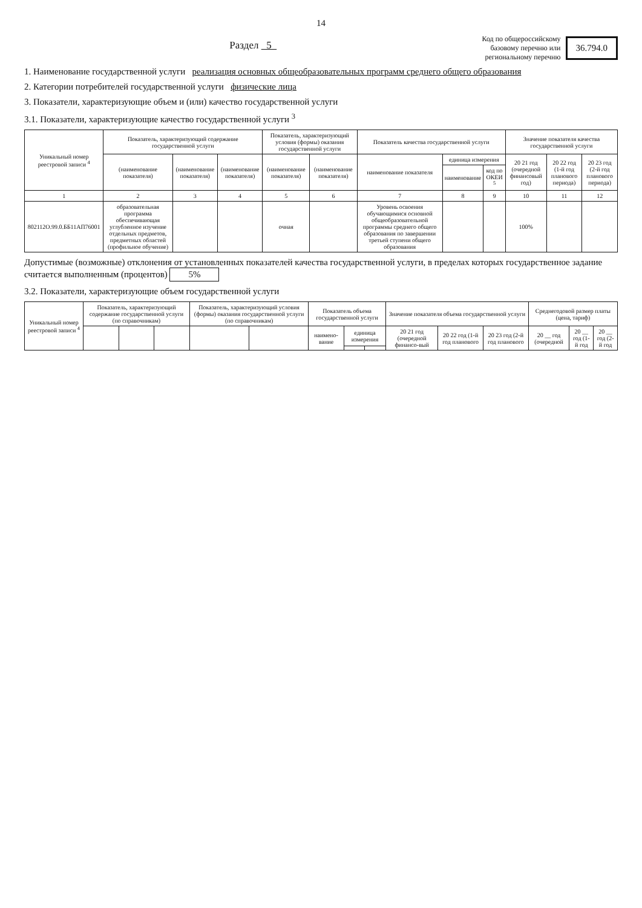14
Раздел 5
Код по общероссийскому
базовому перечню или
региональному перечню
36.794.0
1. Наименование государственной услуги реализация основных общеобразовательных программ среднего общего образования
2. Категории потребителей государственной услуги физические лица
3. Показатели, характеризующие объем и (или) качество государственной услуги
3.1. Показатели, характеризующие качество государственной услуги <sup>3</sup>
| Уникальный номер реестровой записи <sup>4</sup> | Показатель, характеризующий содержание государственной услуги | | | Показатель, характеризующий условия (формы) оказания государственной услуги | | Показатель качества государственной услуги | | | Значение показателя качества государственной услуги | | |
| --- | --- | --- | --- | --- | --- | --- | --- | --- | --- | --- | --- |
| | (наименование показателя) | (наименование показателя) | (наименование показателя) | (наименование показателя) | (наименование показателя) | наименование показателя | единица измерения | | 20 21 год (очередной финансовый год) | 20 22 год (1-й год планового периода) | 20 23 год (2-й год планового периода) |
| | | | | | | | наименование | код по ОКЕИ <sup>5</sup> | | | |
| 1 | 2 | 3 | 4 | 5 | 6 | 7 | 8 | 9 | 10 | 11 | 12 |
| 802112О.99.0.ББ11АП76001 | образовательная программа обеспечивающая углубленное изучение отдельных предметов, предметных областей (профильное обучение) | | | очная | | Уровень освоения обучающимися основной общеобразовательной программы среднего общего образования по завершении третьей ступени общего образования | | | 100% | | |
Допустимые (возможные) отклонения от установленных показателей качества государственной услуги, в пределах которых государственное задание считается выполненным (процентов) 5%
3.2. Показатели, характеризующие объем государственной услуги
| Уникальный номер реестровой записи <sup>4</sup> | Показатель, характеризующий содержание государственной услуги (по справочникам) | | | Показатель, характеризующий условия (формы) оказания государственной услуги (по справочникам) | | Показатель объема государственной услуги | | | Значение показателя объема государственной услуги | | | Среднегодовой размер платы (цена, тариф) | | |
| --- | --- | --- | --- | --- | --- | --- | --- | --- | --- | --- | --- | --- | --- | --- |
| | | | | | | наимено-вание | единица измерения | | 20 21 год (очередной финансо-вый | 20 22 год (1-й год планового | 20 23 год (2-й год планового | 20 __ год (очередной | 20 __ год (1-й год | 20 __ год (2-й год |